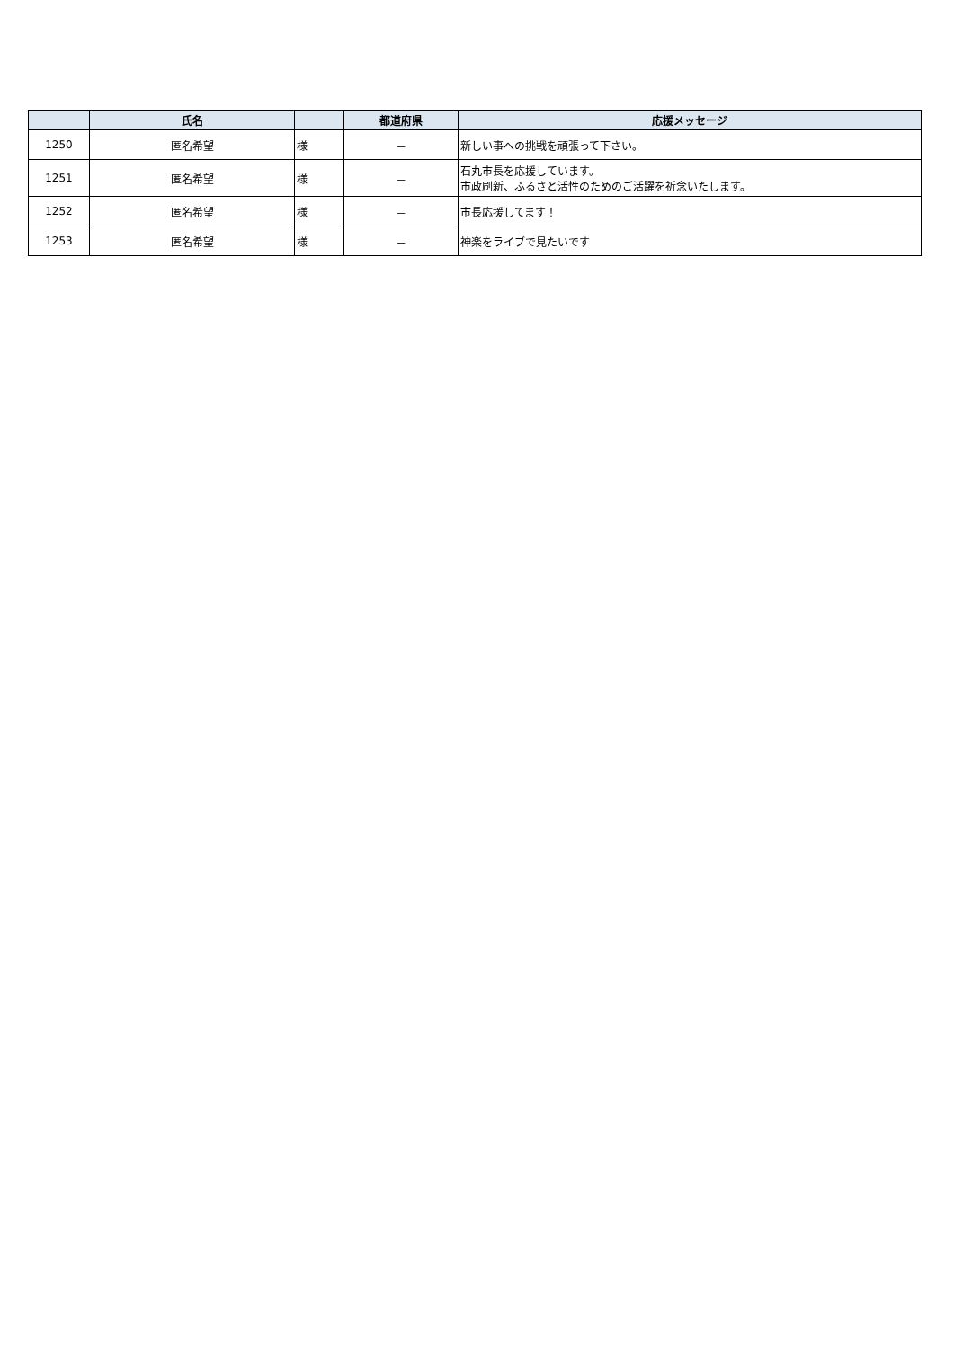| | 氏名 | | 都道府県 | 応援メッセージ |
| --- | --- | --- | --- | --- |
| 1250 | 匿名希望 | 様 | － | 新しい事への挑戦を頑張って下さい。 |
| 1251 | 匿名希望 | 様 | － | 石丸市長を応援しています。 市政刷新、ふるさと活性のためのご活躍を祈念いたします。 |
| 1252 | 匿名希望 | 様 | － | 市長応援してます！ |
| 1253 | 匿名希望 | 様 | － | 神楽をライブで見たいです |